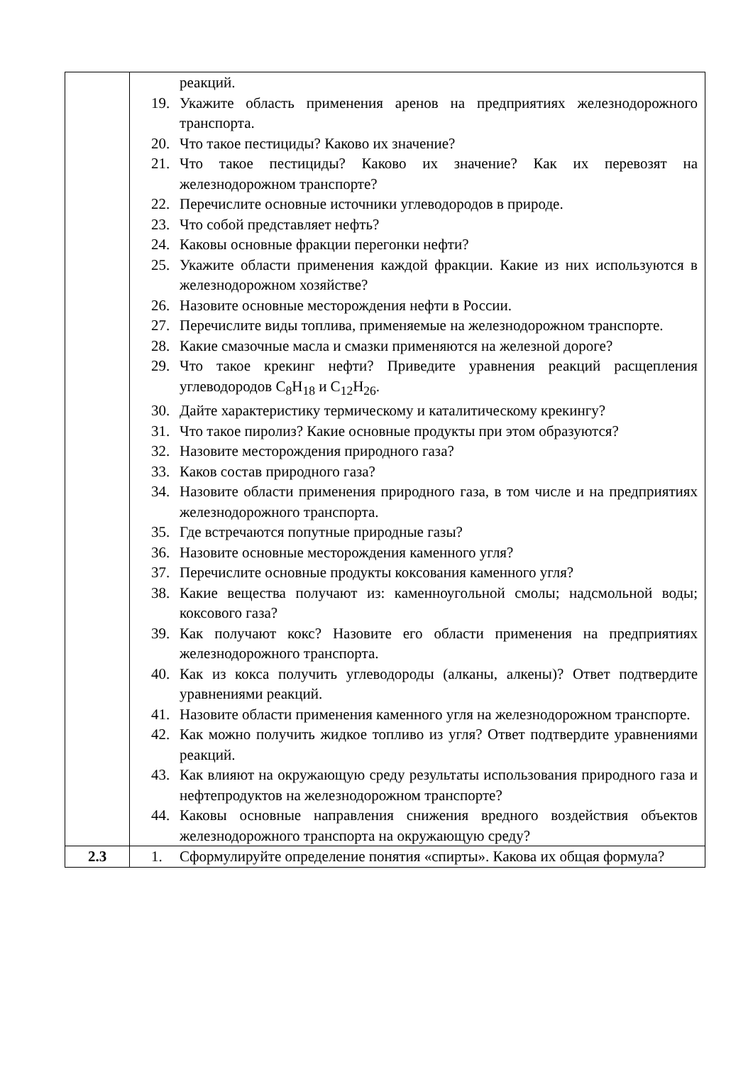| | реакций. 19. Укажите область применения аренов на предприятиях железнодорожного транспорта. 20. Что такое пестициды? Каково их значение? 21. Что такое пестициды? Каково их значение? Как их перевозят на железнодорожном транспорте? 22. Перечислите основные источники углеводородов в природе. 23. Что собой представляет нефть? 24. Каковы основные фракции перегонки нефти? 25. Укажите области применения каждой фракции. Какие из них используются в железнодорожном хозяйстве? 26. Назовите основные месторождения нефти в России. 27. Перечислите виды топлива, применяемые на железнодорожном транспорте. 28. Какие смазочные масла и смазки применяются на железной дороге? 29. Что такое крекинг нефти? Приведите уравнения реакций расщепления углеводородов C<sub>8</sub>H<sub>18</sub> и C<sub>12</sub>H<sub>26</sub>. 30. Дайте характеристику термическому и каталитическому крекингу? 31. Что такое пиролиз? Какие основные продукты при этом образуются? 32. Назовите месторождения природного газа? 33. Каков состав природного газа? 34. Назовите области применения природного газа, в том числе и на предприятиях железнодорожного транспорта. 35. Где встречаются попутные природные газы? 36. Назовите основные месторождения каменного угля? 37. Перечислите основные продукты коксования каменного угля? 38. Какие вещества получают из: каменноугольной смолы; надсмольной воды; коксового газа? 39. Как получают кокс? Назовите его области применения на предприятиях железнодорожного транспорта. 40. Как из кокса получить углеводороды (алканы, алкены)? Ответ подтвердите уравнениями реакций. 41. Назовите области применения каменного угля на железнодорожном транспорте. 42. Как можно получить жидкое топливо из угля? Ответ подтвердите уравнениями реакций. 43. Как влияют на окружающую среду результаты использования природного газа и нефтепродуктов на железнодорожном транспорте? 44. Каковы основные направления снижения вредного воздействия объектов железнодорожного транспорта на окружающую среду? |
| 2.3 | 1. Сформулируйте определение понятия «спирты». Какова их общая формула? |